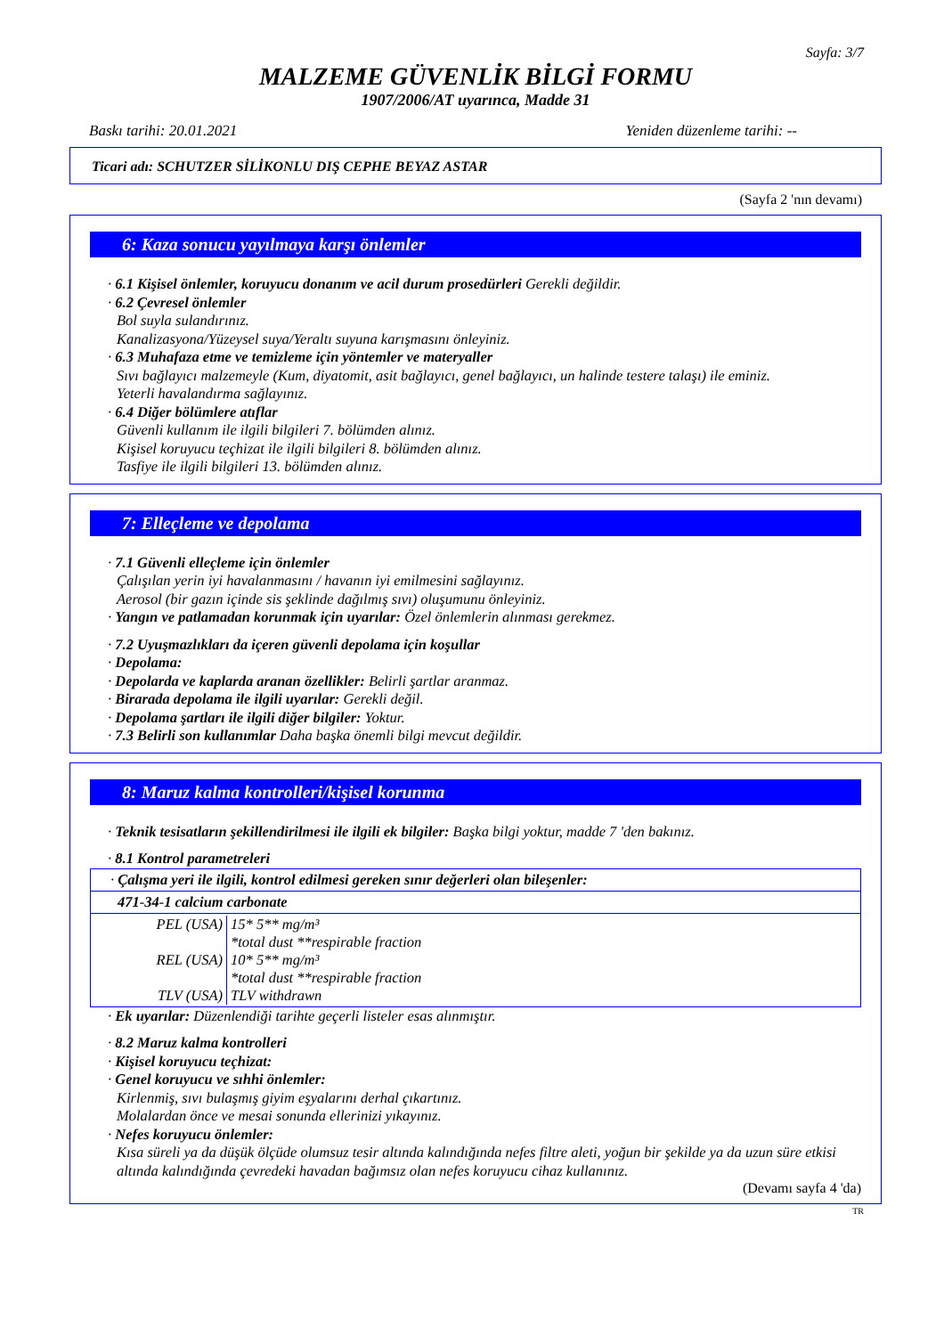Sayfa: 3/7
MALZEME GÜVENLİK BİLGİ FORMU
1907/2006/AT uyarınca, Madde 31
Baskı tarihi: 20.01.2021 Yeniden düzenleme tarihi: --
Ticari adı: SCHUTZER SİLİKONLU DIŞ CEPHE BEYAZ ASTAR
(Sayfa 2 'nın devamı)
6: Kaza sonucu yayılmaya karşı önlemler
· 6.1 Kişisel önlemler, koruyucu donanım ve acil durum prosedürleri Gerekli değildir.
· 6.2 Çevresel önlemler
Bol suyla sulandırınız.
Kanalizasyona/Yüzeysel suya/Yeraltı suyuna karışmasını önleyiniz.
· 6.3 Muhafaza etme ve temizleme için yöntemler ve materyaller
Sıvı bağlayıcı malzemeyle (Kum, diyatomit, asit bağlayıcı, genel bağlayıcı, un halinde testere talaşı) ile eminiz.
Yeterli havalandırma sağlayınız.
· 6.4 Diğer bölümlere atıflar
Güvenli kullanım ile ilgili bilgileri 7. bölümden alınız.
Kişisel koruyucu teçhizat ile ilgili bilgileri 8. bölümden alınız.
Tasfiye ile ilgili bilgileri 13. bölümden alınız.
7: Elleçleme ve depolama
· 7.1 Güvenli elleçleme için önlemler
Çalışılan yerin iyi havalanmasını / havanın iyi emilmesini sağlayınız.
Aerosol (bir gazın içinde sis şeklinde dağılmış sıvı) oluşumunu önleyiniz.
· Yangın ve patlamadan korunmak için uyarılar: Özel önlemlerin alınması gerekmez.
· 7.2 Uyuşmazlıkları da içeren güvenli depolama için koşullar
· Depolama:
· Depolarda ve kaplarda aranan özellikler: Belirli şartlar aranmaz.
· Birarada depolama ile ilgili uyarılar: Gerekli değil.
· Depolama şartları ile ilgili diğer bilgiler: Yoktur.
· 7.3 Belirli son kullanımlar Daha başka önemli bilgi mevcut değildir.
8: Maruz kalma kontrolleri/kişisel korunma
· Teknik tesisatların şekillendirilmesi ile ilgili ek bilgiler: Başka bilgi yoktur, madde 7 'den bakınız.
· 8.1 Kontrol parametreleri
| · Çalışma yeri ile ilgili, kontrol edilmesi gereken sınır değerleri olan bileşenler: |
| 471-34-1 calcium carbonate |
| / PEL (USA) / 15* 5** mg/m³ *total dust **respirable fraction / / REL (USA) / 10* 5** mg/m³ *total dust **respirable fraction / / TLV (USA) / TLV withdrawn / |
· Ek uyarılar: Düzenlendiği tarihte geçerli listeler esas alınmıştır.
· 8.2 Maruz kalma kontrolleri
· Kişisel koruyucu teçhizat:
· Genel koruyucu ve sıhhi önlemler:
Kirlenmiş, sıvı bulaşmış giyim eşyalarını derhal çıkartınız.
Molalardan önce ve mesai sonunda ellerinizi yıkayınız.
· Nefes koruyucu önlemler:
Kısa süreli ya da düşük ölçüde olumsuz tesir altında kalındığında nefes filtre aleti, yoğun bir şekilde ya da uzun süre etkisi altında kalındığında çevredeki havadan bağımsız olan nefes koruyucu cihaz kullanınız.
(Devamı sayfa 4 'da)
TR